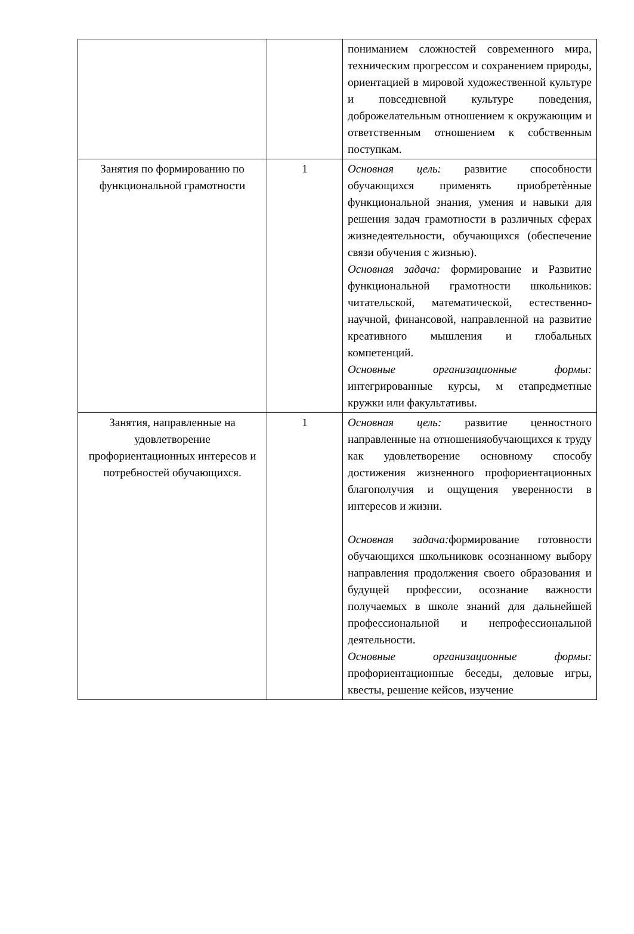| | | пониманием сложностей современного мира, техническим прогрессом и сохранением природы, ориентацией в мировой художественной культуре и повседневной культуре поведения, доброжелательным отношением к окружающим и ответственным отношением к собственным поступкам. |
| Занятия по формированию по функциональной грамотности | 1 | Основная цель: развитие способности обучающихся применять приобретѐнные функциональной знания, умения и навыки для решения задач грамотности в различных сферах жизнедеятельности, обучающихся (обеспечение связи обучения с жизнью). Основная задача: формирование и Развитие функциональной грамотности школьников: читательской, математической, естественно- научной, финансовой, направленной на развитие креативного мышления и глобальных компетенций. Основные организационные формы: интегрированные курсы, м етапредметные кружки или факультативы. |
| Занятия, направленные на удовлетворение профориентационных интересов и потребностей обучающихся. | 1 | Основная цель: развитие ценностного направленные на отношенияобучающихся к труду как удовлетворение основному способу достижения жизненного профориентационных благополучия и ощущения уверенности в интересов и жизни. Основная задача: формирование готовности обучающихся школьниковк осознанному выбору направления продолжения своего образования и будущей профессии, осознание важности получаемых в школе знаний для дальнейшей профессиональной и непрофессиональной деятельности. Основные организационные формы: профориентационные беседы, деловые игры, квесты, решение кейсов, изучение |